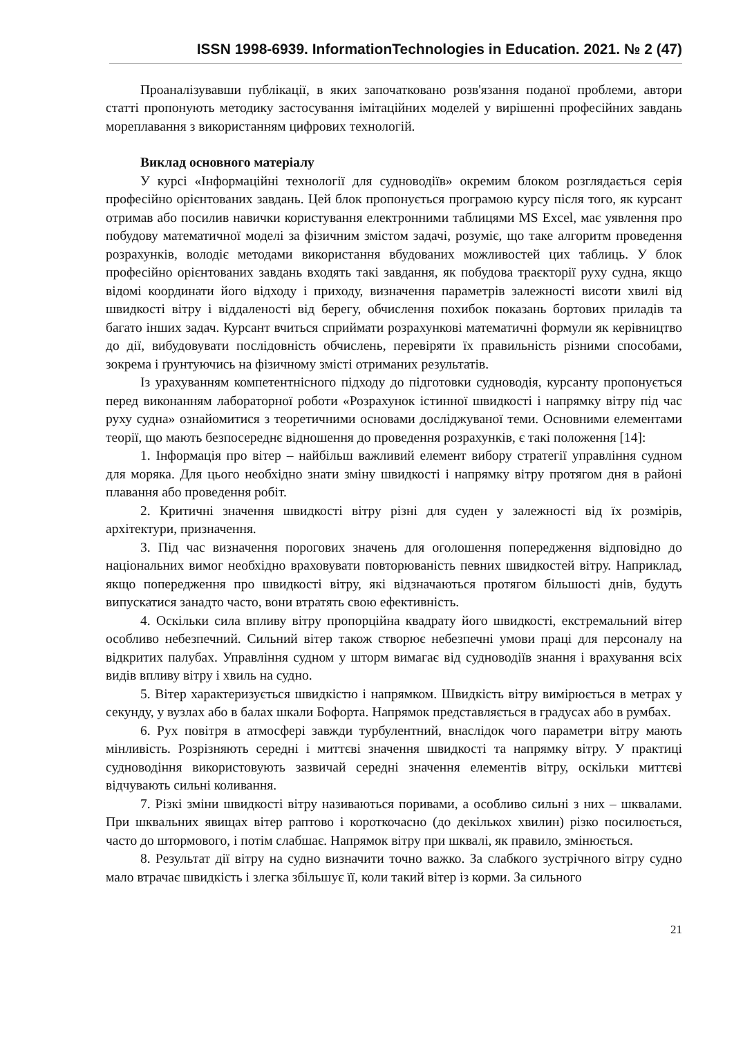ISSN 1998-6939. InformationTechnologies in Education. 2021. № 2 (47)
Проаналізувавши публікації, в яких започатковано розв'язання поданої проблеми, автори статті пропонують методику застосування імітаційних моделей у вирішенні професійних завдань мореплавання з використанням цифрових технологій.
Виклад основного матеріалу
У курсі «Інформаційні технології для судноводіїв» окремим блоком розглядається серія професійно орієнтованих завдань. Цей блок пропонується програмою курсу після того, як курсант отримав або посилив навички користування електронними таблицями MS Excel, має уявлення про побудову математичної моделі за фізичним змістом задачі, розуміє, що таке алгоритм проведення розрахунків, володіє методами використання вбудованих можливостей цих таблиць. У блок професійно орієнтованих завдань входять такі завдання, як побудова траєкторії руху судна, якщо відомі координати його відходу і приходу, визначення параметрів залежності висоти хвилі від швидкості вітру і віддаленості від берегу, обчислення похибок показань бортових приладів та багато інших задач. Курсант вчиться сприймати розрахункові математичні формули як керівництво до дії, вибудовувати послідовність обчислень, перевіряти їх правильність різними способами, зокрема і ґрунтуючись на фізичному змісті отриманих результатів.
Із урахуванням компетентнісного підходу до підготовки судноводія, курсанту пропонується перед виконанням лабораторної роботи «Розрахунок істинної швидкості і напрямку вітру під час руху судна» ознайомитися з теоретичними основами досліджуваної теми. Основними елементами теорії, що мають безпосереднє відношення до проведення розрахунків, є такі положення [14]:
1. Інформація про вітер – найбільш важливий елемент вибору стратегії управління судном для моряка. Для цього необхідно знати зміну швидкості і напрямку вітру протягом дня в районі плавання або проведення робіт.
2. Критичні значення швидкості вітру різні для суден у залежності від їх розмірів, архітектури, призначення.
3. Під час визначення порогових значень для оголошення попередження відповідно до національних вимог необхідно враховувати повторюваність певних швидкостей вітру. Наприклад, якщо попередження про швидкості вітру, які відзначаються протягом більшості днів, будуть випускатися занадто часто, вони втратять свою ефективність.
4. Оскільки сила впливу вітру пропорційна квадрату його швидкості, екстремальний вітер особливо небезпечний. Сильний вітер також створює небезпечні умови праці для персоналу на відкритих палубах. Управління судном у шторм вимагає від судноводіїв знання і врахування всіх видів впливу вітру і хвиль на судно.
5. Вітер характеризується швидкістю і напрямком. Швидкість вітру вимірюється в метрах у секунду, у вузлах або в балах шкали Бофорта. Напрямок представляється в градусах або в румбах.
6. Рух повітря в атмосфері завжди турбулентний, внаслідок чого параметри вітру мають мінливість. Розрізняють середні і миттєві значення швидкості та напрямку вітру. У практиці судноводіння використовують зазвичай середні значення елементів вітру, оскільки миттєві відчувають сильні коливання.
7. Різкі зміни швидкості вітру називаються поривами, а особливо сильні з них – шквалами. При шквальних явищах вітер раптово і короткочасно (до декількох хвилин) різко посилюється, часто до штормового, і потім слабшає. Напрямок вітру при шквалі, як правило, змінюється.
8. Результат дії вітру на судно визначити точно важко. За слабкого зустрічного вітру судно мало втрачає швидкість і злегка збільшує її, коли такий вітер із корми. За сильного
21